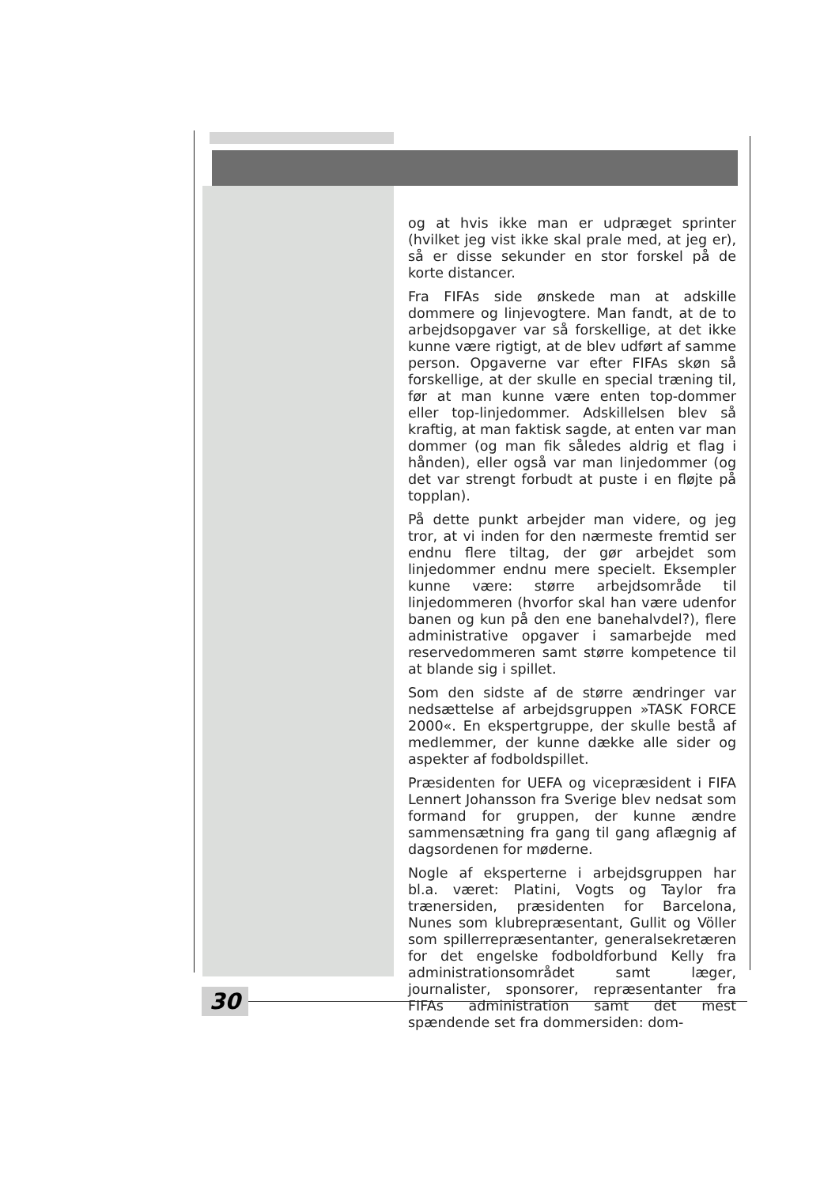og at hvis ikke man er udpræget sprinter (hvilket jeg vist ikke skal prale med, at jeg er), så er disse sekunder en stor forskel på de korte distancer.
Fra FIFAs side ønskede man at adskille dommere og linjevogtere. Man fandt, at de to arbejdsopgaver var så forskellige, at det ikke kunne være rigtigt, at de blev udført af samme person. Opgaverne var efter FIFAs skøn så forskellige, at der skulle en special træning til, før at man kunne være enten top-dommer eller top-linjedommer. Adskillelsen blev så kraftig, at man faktisk sagde, at enten var man dommer (og man fik således aldrig et flag i hånden), eller også var man linjedommer (og det var strengt forbudt at puste i en fløjte på topplan).
På dette punkt arbejder man videre, og jeg tror, at vi inden for den nærmeste fremtid ser endnu flere tiltag, der gør arbejdet som linjedommer endnu mere specielt. Eksempler kunne være: større arbejdsområde til linjedommeren (hvorfor skal han være udenfor banen og kun på den ene banehalvdel?), flere administrative opgaver i samarbejde med reservedommeren samt større kompetence til at blande sig i spillet.
Som den sidste af de større ændringer var nedsættelse af arbejdsgruppen »TASK FORCE 2000«. En ekspertgruppe, der skulle bestå af medlemmer, der kunne dække alle sider og aspekter af fodboldspillet.
Præsidenten for UEFA og vicepræsident i FIFA Lennert Johansson fra Sverige blev nedsat som formand for gruppen, der kunne ændre sammensætning fra gang til gang aflægnig af dagsordenen for møderne.
Nogle af eksperterne i arbejdsgruppen har bl.a. været: Platini, Vogts og Taylor fra trænersiden, præsidenten for Barcelona, Nunes som klubrepræsentant, Gullit og Völler som spillerrepræsentanter, generalsekretæren for det engelske fodboldforbund Kelly fra administrationsområdet samt læger, journalister, sponsorer, repræsentanter fra FIFAs administration samt det mest spændende set fra dommersiden: dom-
30